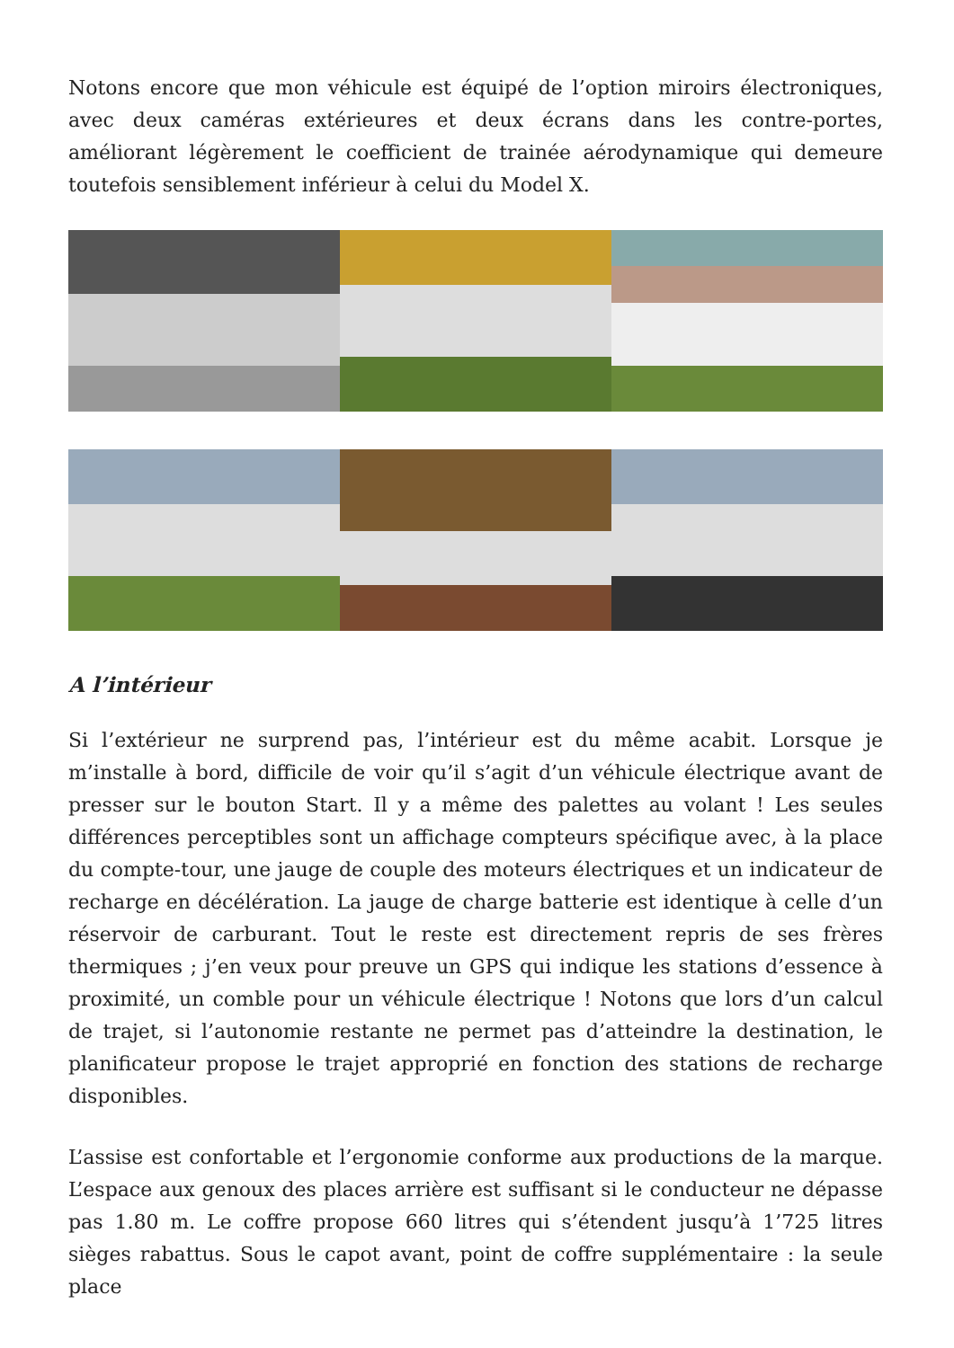Notons encore que mon véhicule est équipé de l’option miroirs électroniques, avec deux caméras extérieures et deux écrans dans les contre-portes, améliorant légèrement le coefficient de trainée aérodynamique qui demeure toutefois sensiblement inférieur à celui du Model X.
A l’intérieur
Si l’extérieur ne surprend pas, l’intérieur est du même acabit. Lorsque je m’installe à bord, difficile de voir qu’il s’agit d’un véhicule électrique avant de presser sur le bouton Start. Il y a même des palettes au volant ! Les seules différences perceptibles sont un affichage compteurs spécifique avec, à la place du compte-tour, une jauge de couple des moteurs électriques et un indicateur de recharge en décélération. La jauge de charge batterie est identique à celle d’un réservoir de carburant. Tout le reste est directement repris de ses frères thermiques ; j’en veux pour preuve un GPS qui indique les stations d’essence à proximité, un comble pour un véhicule électrique ! Notons que lors d’un calcul de trajet, si l’autonomie restante ne permet pas d’atteindre la destination, le planificateur propose le trajet approprié en fonction des stations de recharge disponibles.
L’assise est confortable et l’ergonomie conforme aux productions de la marque. L’espace aux genoux des places arrière est suffisant si le conducteur ne dépasse pas 1.80 m. Le coffre propose 660 litres qui s’étendent jusqu’à 1’725 litres sièges rabattus. Sous le capot avant, point de coffre supplémentaire : la seule place